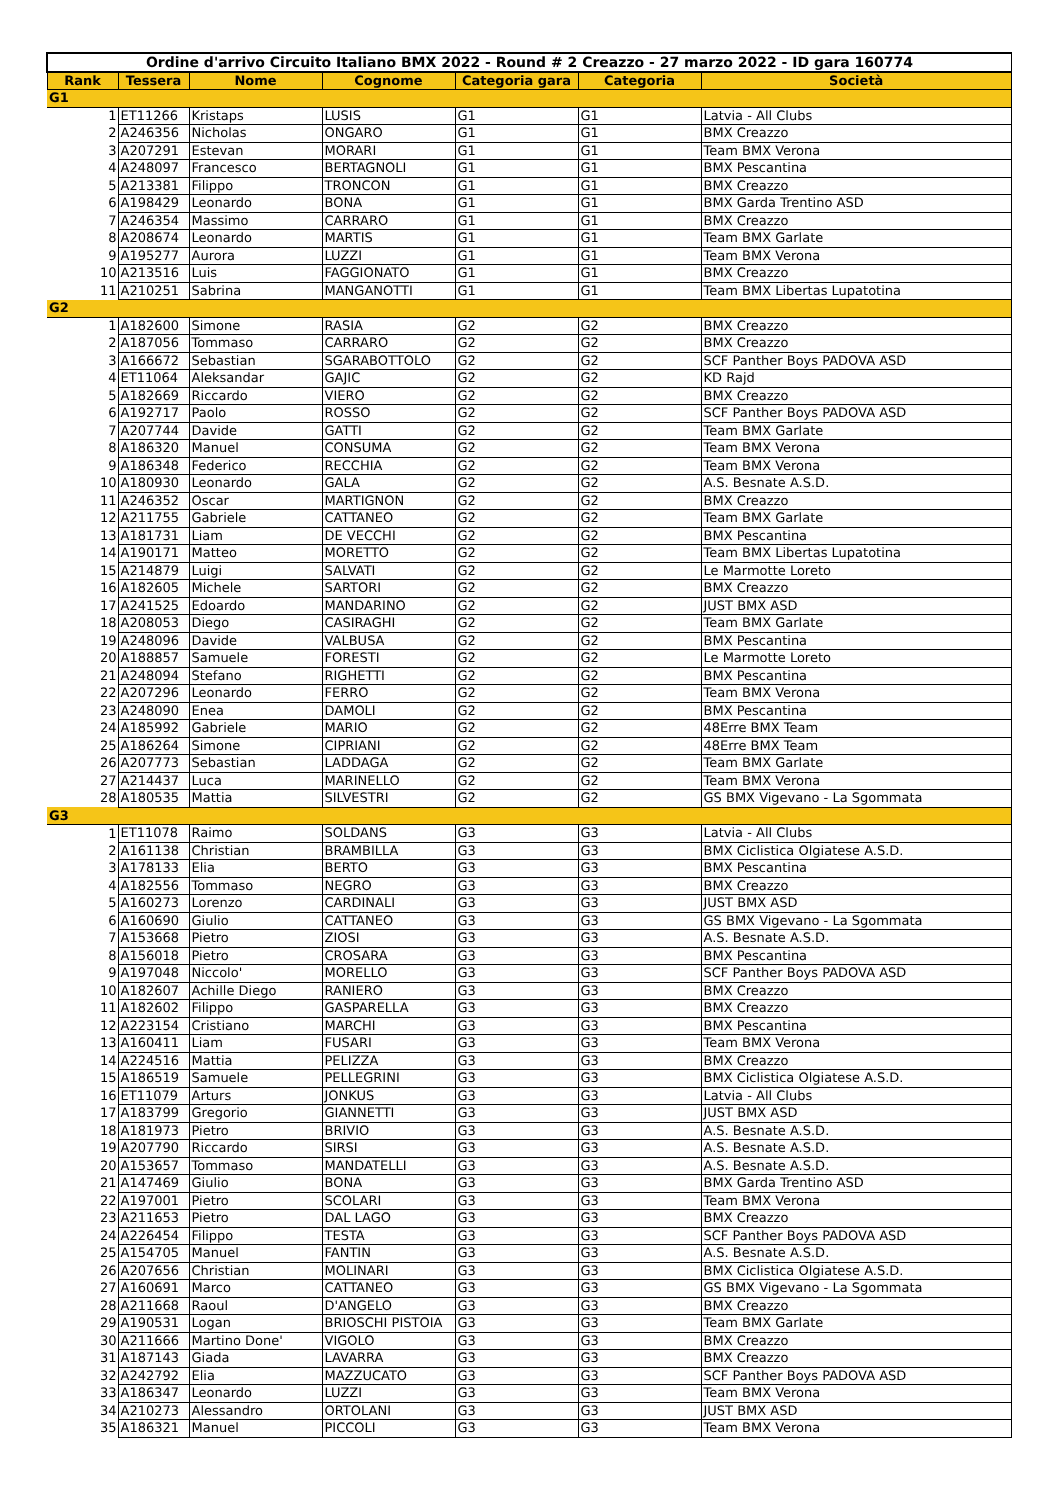| Ordine d'arrivo Circuito Italiano BMX 2022 - Round # 2 Creazzo - 27 marzo 2022 - ID gara 160774 | | | | | | |
| Rank | Tessera | Nome | Cognome | Categoria gara | Categoria | Società |
| G1 | | | | | | |
| 1 | ET11266 | Kristaps | LUSIS | G1 | G1 | Latvia - All Clubs |
| 2 | A246356 | Nicholas | ONGARO | G1 | G1 | BMX Creazzo |
| 3 | A207291 | Estevan | MORARI | G1 | G1 | Team BMX Verona |
| 4 | A248097 | Francesco | BERTAGNOLI | G1 | G1 | BMX Pescantina |
| 5 | A213381 | Filippo | TRONCON | G1 | G1 | BMX Creazzo |
| 6 | A198429 | Leonardo | BONA | G1 | G1 | BMX Garda Trentino ASD |
| 7 | A246354 | Massimo | CARRARO | G1 | G1 | BMX Creazzo |
| 8 | A208674 | Leonardo | MARTIS | G1 | G1 | Team BMX Garlate |
| 9 | A195277 | Aurora | LUZZI | G1 | G1 | Team BMX Verona |
| 10 | A213516 | Luis | FAGGIONATO | G1 | G1 | BMX Creazzo |
| 11 | A210251 | Sabrina | MANGANOTTI | G1 | G1 | Team BMX Libertas Lupatotina |
| G2 | | | | | | |
| 1 | A182600 | Simone | RASIA | G2 | G2 | BMX Creazzo |
| 2 | A187056 | Tommaso | CARRARO | G2 | G2 | BMX Creazzo |
| 3 | A166672 | Sebastian | SGARABOTTOLO | G2 | G2 | SCF Panther Boys PADOVA ASD |
| 4 | ET11064 | Aleksandar | GAJIC | G2 | G2 | KD Rajd |
| 5 | A182669 | Riccardo | VIERO | G2 | G2 | BMX Creazzo |
| 6 | A192717 | Paolo | ROSSO | G2 | G2 | SCF Panther Boys PADOVA ASD |
| 7 | A207744 | Davide | GATTI | G2 | G2 | Team BMX Garlate |
| 8 | A186320 | Manuel | CONSUMA | G2 | G2 | Team BMX Verona |
| 9 | A186348 | Federico | RECCHIA | G2 | G2 | Team BMX Verona |
| 10 | A180930 | Leonardo | GALA | G2 | G2 | A.S. Besnate A.S.D. |
| 11 | A246352 | Oscar | MARTIGNON | G2 | G2 | BMX Creazzo |
| 12 | A211755 | Gabriele | CATTANEO | G2 | G2 | Team BMX Garlate |
| 13 | A181731 | Liam | DE VECCHI | G2 | G2 | BMX Pescantina |
| 14 | A190171 | Matteo | MORETTO | G2 | G2 | Team BMX Libertas Lupatotina |
| 15 | A214879 | Luigi | SALVATI | G2 | G2 | Le Marmotte Loreto |
| 16 | A182605 | Michele | SARTORI | G2 | G2 | BMX Creazzo |
| 17 | A241525 | Edoardo | MANDARINO | G2 | G2 | JUST BMX ASD |
| 18 | A208053 | Diego | CASIRAGHI | G2 | G2 | Team BMX Garlate |
| 19 | A248096 | Davide | VALBUSA | G2 | G2 | BMX Pescantina |
| 20 | A188857 | Samuele | FORESTI | G2 | G2 | Le Marmotte Loreto |
| 21 | A248094 | Stefano | RIGHETTI | G2 | G2 | BMX Pescantina |
| 22 | A207296 | Leonardo | FERRO | G2 | G2 | Team BMX Verona |
| 23 | A248090 | Enea | DAMOLI | G2 | G2 | BMX Pescantina |
| 24 | A185992 | Gabriele | MARIO | G2 | G2 | 48Erre BMX Team |
| 25 | A186264 | Simone | CIPRIANI | G2 | G2 | 48Erre BMX Team |
| 26 | A207773 | Sebastian | LADDAGA | G2 | G2 | Team BMX Garlate |
| 27 | A214437 | Luca | MARINELLO | G2 | G2 | Team BMX Verona |
| 28 | A180535 | Mattia | SILVESTRI | G2 | G2 | GS BMX Vigevano - La Sgommata |
| G3 | | | | | | |
| 1 | ET11078 | Raimo | SOLDANS | G3 | G3 | Latvia - All Clubs |
| 2 | A161138 | Christian | BRAMBILLA | G3 | G3 | BMX Ciclistica Olgiatese A.S.D. |
| 3 | A178133 | Elia | BERTO | G3 | G3 | BMX Pescantina |
| 4 | A182556 | Tommaso | NEGRO | G3 | G3 | BMX Creazzo |
| 5 | A160273 | Lorenzo | CARDINALI | G3 | G3 | JUST BMX ASD |
| 6 | A160690 | Giulio | CATTANEO | G3 | G3 | GS BMX Vigevano - La Sgommata |
| 7 | A153668 | Pietro | ZIOSI | G3 | G3 | A.S. Besnate A.S.D. |
| 8 | A156018 | Pietro | CROSARA | G3 | G3 | BMX Pescantina |
| 9 | A197048 | Niccolo' | MORELLO | G3 | G3 | SCF Panther Boys PADOVA ASD |
| 10 | A182607 | Achille Diego | RANIERO | G3 | G3 | BMX Creazzo |
| 11 | A182602 | Filippo | GASPARELLA | G3 | G3 | BMX Creazzo |
| 12 | A223154 | Cristiano | MARCHI | G3 | G3 | BMX Pescantina |
| 13 | A160411 | Liam | FUSARI | G3 | G3 | Team BMX Verona |
| 14 | A224516 | Mattia | PELIZZA | G3 | G3 | BMX Creazzo |
| 15 | A186519 | Samuele | PELLEGRINI | G3 | G3 | BMX Ciclistica Olgiatese A.S.D. |
| 16 | ET11079 | Arturs | JONKUS | G3 | G3 | Latvia - All Clubs |
| 17 | A183799 | Gregorio | GIANNETTI | G3 | G3 | JUST BMX ASD |
| 18 | A181973 | Pietro | BRIVIO | G3 | G3 | A.S. Besnate A.S.D. |
| 19 | A207790 | Riccardo | SIRSI | G3 | G3 | A.S. Besnate A.S.D. |
| 20 | A153657 | Tommaso | MANDATELLI | G3 | G3 | A.S. Besnate A.S.D. |
| 21 | A147469 | Giulio | BONA | G3 | G3 | BMX Garda Trentino ASD |
| 22 | A197001 | Pietro | SCOLARI | G3 | G3 | Team BMX Verona |
| 23 | A211653 | Pietro | DAL LAGO | G3 | G3 | BMX Creazzo |
| 24 | A226454 | Filippo | TESTA | G3 | G3 | SCF Panther Boys PADOVA ASD |
| 25 | A154705 | Manuel | FANTIN | G3 | G3 | A.S. Besnate A.S.D. |
| 26 | A207656 | Christian | MOLINARI | G3 | G3 | BMX Ciclistica Olgiatese A.S.D. |
| 27 | A160691 | Marco | CATTANEO | G3 | G3 | GS BMX Vigevano - La Sgommata |
| 28 | A211668 | Raoul | D'ANGELO | G3 | G3 | BMX Creazzo |
| 29 | A190531 | Logan | BRIOSCHI PISTOIA | G3 | G3 | Team BMX Garlate |
| 30 | A211666 | Martino Done' | VIGOLO | G3 | G3 | BMX Creazzo |
| 31 | A187143 | Giada | LAVARRA | G3 | G3 | BMX Creazzo |
| 32 | A242792 | Elia | MAZZUCATO | G3 | G3 | SCF Panther Boys PADOVA ASD |
| 33 | A186347 | Leonardo | LUZZI | G3 | G3 | Team BMX Verona |
| 34 | A210273 | Alessandro | ORTOLANI | G3 | G3 | JUST BMX ASD |
| 35 | A186321 | Manuel | PICCOLI | G3 | G3 | Team BMX Verona |